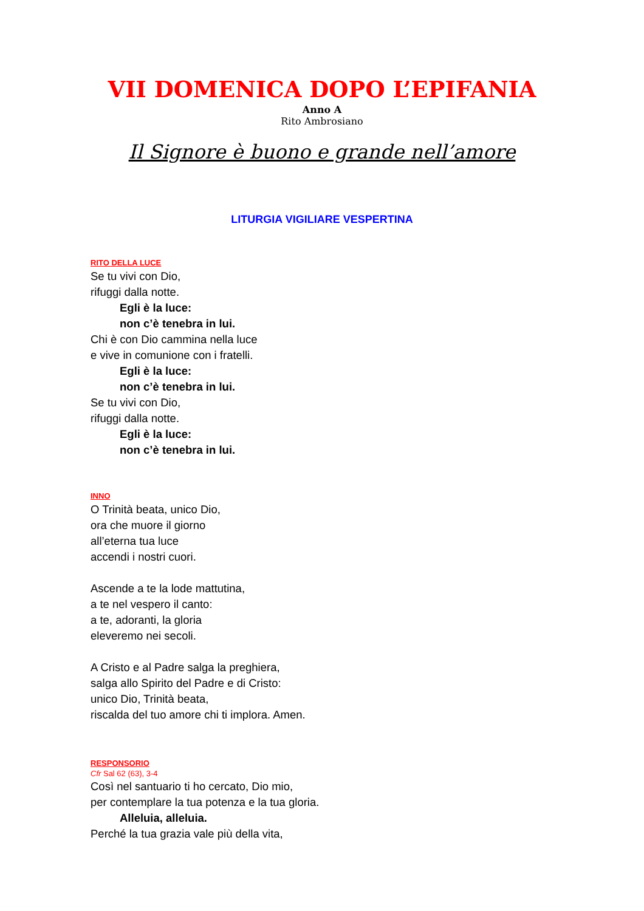VII DOMENICA DOPO L’EPIFANIA
Anno A
Rito Ambrosiano
Il Signore è buono e grande nell’amore
LITURGIA VIGILIARE VESPERTINA
RITO DELLA LUCE
Se tu vivi con Dio,
rifuggi dalla notte.
Egli è la luce:
non c’è tenebra in lui.
Chi è con Dio cammina nella luce
e vive in comunione con i fratelli.
Egli è la luce:
non c’è tenebra in lui.
Se tu vivi con Dio,
rifuggi dalla notte.
Egli è la luce:
non c’è tenebra in lui.
INNO
O Trinità beata, unico Dio,
ora che muore il giorno
all’eterna tua luce
accendi i nostri cuori.
Ascende a te la lode mattutina,
a te nel vespero il canto:
a te, adoranti, la gloria
eleveremo nei secoli.
A Cristo e al Padre salga la preghiera,
salga allo Spirito del Padre e di Cristo:
unico Dio, Trinità beata,
riscalda del tuo amore chi ti implora. Amen.
RESPONSORIO
Cfr Sal 62 (63), 3-4
Così nel santuario ti ho cercato, Dio mio,
per contemplare la tua potenza e la tua gloria.
Alleluia, alleluia.
Perché la tua grazia vale più della vita,